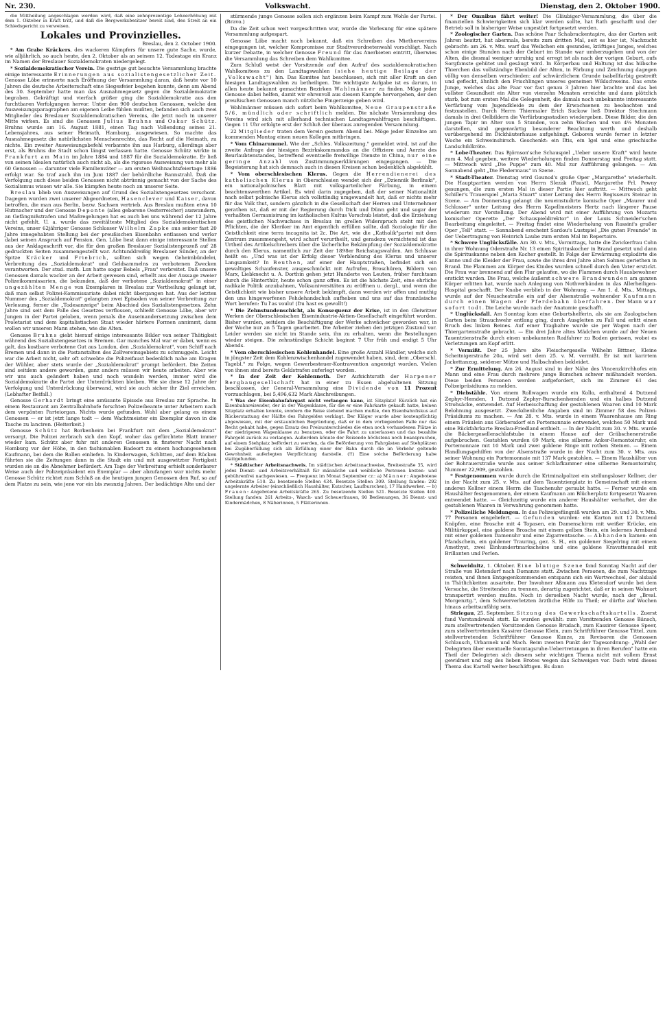Nr. 230. Volkswacht. Dienstag, den 2. Oktober 1900.
die Mittheilung angeschlagen werden wird, daß eine zehnprozentige Lohnerhöhung mit dem 1. Oktober in Kraft tritt, und daß die Bergwerksbesitzer bereit sind, den Streit an ein Schiedsgericht zu verweisen.
Lokales und Provinzielles.
Breslau, den 2. October 1900.
* Am Grabe Kräckers, des wackeren Kämpfers für unsere gute Sache, wurde, wie alljährlich, so auch heute, den 2. Oktober als an seinem 12. Todestage ein Kranz im Namen der Breslauer Sozialdemokraten niedergelegt.
* Sozialdemokratischer Verein. Die gestrige gut besuchte Versammlung brachte einige interessante Erinnerungen aus sozialistengesetzlicher Zeit. Genosse Löbe erinnerte nach Eröffnung der Versammlung daran, daß heute vor 10 Jahren die deutsche Arbeiterschaft eine Siegesfeier begehen konnte, denn am Abend des 30. September hatte man das Ausnahmegesetz gegen die Sozialdemokratie begraben. Gekräftigt und vierfach größer ging die Sozialdemokratie aus den furchtbaren Verfolgungen hervor. Unter den 900 deutschen Genossen, welche den Ausweisungsparagraphen am eigenen Leibe fühlen mußten, befanden sich auch zwei Mitglieder des Breslauer Sozialdemokratischen Vereins, die jetzt noch in unserer Mitte wirken. Es sind die Genossen Julius Bruhns und Oskar Schütz. Bruhns wurde am 16. August 1881, einen Tag nach Vollendung seines 21. Lebensjahres, aus seiner Heimath, Hamburg, ausgewiesen. So machte das Ausnahmegesetz die natürlichsten Menschenrechte, das Recht auf die Heimath, zu nichte. Ein zweiter Ausweisungsbefehl verbannte ihn aus Harburg, allerdings aber erst, als Bruhns die Stadt schon längst verlassen hatte. Genosse Schütz wirkte in Frankfurt am Main im Jahre 1884 und 1887 für die Sozialdemokratie. Er ließ von seinen Idealen natürlich auch nicht ab, als die rigorose Ausweisung von mehr als 60 Genossen — darunter viele Familienväter — am ersten Weihnachtsfeiertage 1886 erfolgt war. So traf auch ihn im Juni 1887 der behördliche Bannstrahl. Daß die Verfolgung auch diese beiden Genossen nicht abtrünnig gemacht von der Sache des Sozialismus wissen wir alle. Sie kämpfen heute noch an unserer Seite.
Breslau blieb von Ausweisungen auf Grund des Sozialistengesetzes verschont. Dagegen wurden zwei unserer Abgeordneten, Hasenclever und Kaiser, davon betroffen, die man aus Berlin, bezw. Sachsen vertrieb. Aus Breslau mußten etwa 10 Hutmacher und der Genosse Deponte (alles geborene Oesterreicher) auswandern, an Gefängnißstrafen und Maßregelungen hat es auch bei uns während der 12 Jahre nicht gefehlt. U. a. wurde das zweitälteste Mitglied des Sozialdemokratischen Vereins, unser 62jähriger Genosse Schlosser Wilhelm Zapke aus seiner fast 20 Jahre innegehabten Stellung bei der preußischen Eisenbahn entlassen und verlor dabei seinen Anspruch auf Pension. Gen. Löbe liest dann einige interessante Stellen aus der Anklageschrift vor, die für den großen Breslauer Sozialistenprozeß auf 28 gedruckten Seiten zusammengestellt war. Achtunddreißig Breslauer Sünder, an der Spitze Kräcker und Friebrich, sollten sich wegen Geheimbündelei, Verbreitung des „Sozialdemokrat" und Geldsammelns zu verbotenen Zwecken verantworten. Der stud. math. Lux hatte sogar Bebels „Frau" verbreitet. Daß unsere Genossen damals wacker an der Arbeit gewesen sind, erhellt aus der Aussage zweier Polizeikommissarien, die bekunden, daß der verbotene „Sozialdemokrat" in einer ungezählten Menge von Exemplaren in Breslau zur Vertheilung gelangt ist, daß man selbst Polizei-Kommissariate dabei nicht übergangen hat. Aus der letzten Nummer des „Sozialdemokrat" gelangten zwei Episoden von seiner Verbreitung zur Verlesung, ferner die „Todesanzeige" beim Abschied des Sozialistengesetzes. Zehn Jahre sind seit dem Falle des Gesetzes verflossen, schließt Genosse Löbe, aber wir Jungen in der Partei geloben, wenn jemals die Auseinandersetzung zwischen dem Proletariat und dem kapitalistischen Staat wieder härtere Formen annimmt, dann wollen wir unseren Mann stehen, wie die Alten.
Genosse Bruhns giebt hierauf einige interessante Bilder von seiner Thätigkeit während des Sozialistengesetzes in Bremen. Gar manches Mal war er dabei, wenn es galt, das kostbare verbotene Gut aus London, den „Sozialdemokrat", vom Schiff nach Bremen und dann in die Postanstalten des Zollvereinsgebiets zu schmuggeln. Leicht war die Arbeit nicht, sehr oft schwebte die Polizeifaust bedenklich nahe am Kragen der Wühler, aber stets wurde der „Sozialdemokrat" prompt befördert. Die Zeiten sind seitdem andere geworden, ganz anders müssen wir heute arbeiten. Aber wie wir uns auch geändert haben und noch wandeln werden, immer wird die Sozialdemokratie die Partei der Unterdrückten bleiben. Wie sie diese 12 Jahre der Verfolgung und Unterdrückung überwand, wird sie auch sicher ihr Ziel erreichen. (Lebhafter Beifall.)
Genosse Gerhardt bringt eine amüsante Episode aus Breslau zur Sprache. In einem Restaurant am Zentralbahnhofe forschten Polizeibeamte unter Arbeitern nach dem verpönten Parteiorgan. Nichts wurde gefunden. Wohl aber gelang es einem Genossen — er ist jetzt lange todt — dem Wachtmeister ein Exemplar davon in die Tasche zu lanciren. (Heiterkeit.)
Genosse Schütz hat Borkenheim bei Frankfurt mit dem „Sozialdemokrat" versorgt. Die Polizei zerbrach sich den Kopf, woher das gefürchtete Blatt immer wieder kam. Schütz aber fuhr mit anderen Genossen in finsterer Nacht nach Homburg vor der Höhe, in den fashionablen Badeort zu einem hochangesehenen Kaufmann, bei dem die Ballen einliefen. In Kinderwagen, Schlitten, auf dem Rücken führten sie die Zeitungen dann in die Stadt ein und mit ausgewitzter Fertigkeit wurden sie an die Abnehmer befördert. Am Tage der Verbreitung erhielt sonderbarer Weise auch der Polizeipräsident ein Exemplar — aber abzufangen war nichts mehr. Genosse Schütz richtet zum Schluß an die heutigen jungen Genossen den Ruf, so auf dem Platze zu sein, wie jene vor ein bis zwanzig Jahren. Der bedächtige Alte und der
stürmende junge Genosse sollen sich ergänzen beim Kampf zum Wohle der Partei. (Bravo.)
Da die Zeit schon weit vorgeschritten war, wurde die Vorlesung für eine spätere Versammlung aufgespart.
Genosse Löbe macht noch bekannt, daß ein Schreiben des Miethervereins eingegangen ist, welcher Kompromisse zur Stadtverordnetenwahl vorschlägt. Nach kurzer Debatte, in welcher Genosse Freund für das Anerbieten eintritt, überwies die Versammlung das Schreiben dem Wahlkomitee.
Zum Schluß weist der Vorsitzende auf den Aufruf des sozialdemokratischen Wahlkomitees zu den Landtagswahlen (siehe heutige Beilage der „Volkswacht") hin. Das Komitee hat beschlossen, sich mit aller Kraft an den hiesigen Landtagswahlen zu betheiligen. Die wichtigste Aufgabe ist es darum, in allen heute bekannt gemachten Bezirken Wahlmänner zu finden. Möge jeder Genosse dabei helfen, damit wir ehrenvoll aus diesem Kampfe hervorgehen, der den preußischen Genossen manch nützliche Fingerzeige geben wird.
Wahlmänner müssen sich sofort beim Wahlkomitee, Neue Graupenstraße 5/6, mündlich oder schriftlich melden. Die nächste Versammlung des Vereins wird sich mit allerhand technischen Landtagswahlfragen beschäftigen. Gegen 11 Uhr erfolgte erst der Schluß der überaus anregenden Versammlung.
22 Mitglieder traten dem Verein gestern Abend bei. Möge jeder Einzelne am kommenden Montag einen neuen Kollegen mitbringen.
* Vom Chinarummel. Wie der „Schles. Volkszeitung." gemeldet wird, ist auf die zweite Anfrage der hiesigen Bezirkskommandos an die Offiziere und Aerzte des Beurlaubtenstandes, betreffend eventuelle freiwillige Dienste in China, nur eine geringe Anzahl von Zustimmungserklärungen eingegangen. — Die Begeisterung hat sich demnach auch in diesen Kreisen schon bedenklich abgekühlt.
* Vom oberschlesischen Klerus. Gegen die Herrendienerei des katholischen Klerus in Oberschlesien wendet sich der „Dziennik Berlinski", ein nationalpolnisches Blatt mit volksparteilicher Färbung, in einem beachtenswerthen Artikel. Es wird darin zugegeben, daß der seiner Nationalität nach selbst polnische Klerus sich vollständig umgewandelt hat, daß er nichts mehr für das Volk thut, sondern gänzlich in die Gesellschaft der Herren und Unternehmer gerathen ist, daß er mit der Regierung durch Dick und Dünn geht und sogar der verhaßten Germanisirung im katholischen Kultus Vorschub leistet, daß die Erziehung des geistlichen Nachwuchses in Breslau im grellen Widerspruch steht mit den Pflichten, die der Kleriker im Amt eigentlich erfüllen sollte, daß Soziologie für die Geistlichkeit eine terra incognita ist 2c. Die Art, wie die „Katholik"partei mit dem Zentrum zusammengeht, wird scharf verurtheilt, und geradezu vernichtend ist das Urtheil des Artikelschreibers über die lächerliche Bekämpfung der Sozialdemokratie durch den Klerus, namentlich zur Zeit der 1898er Reichstagswahlen. Am Schlusse heißt es: „Und was ist der Erfolg dieser Verblendung des Klerus und unserer Langsamkeit? In Beuthen, auf einer der Hauptstraßen, befindet sich ein gewaltiges Schaufenster, ausgeschmückt mit Aufrufen, Broschüren, Bildern von Marx, Liebknecht u. A. Dorthin gehen jetzt Hunderte von Leuten, früher furchtsam durch die Hinterthür, heute schon ganz offen. Es ist die höchste Zeit, eine ehrliche radikale Politik anzubahnen, Volksuniversitäten zu eröffnen u. dergl., und wenn die Geistlichkeit wie bisher unsere Arbeit bekämpft, dann werden wir offen und muthig den uns hingeworfenen Fehdehandschuh aufheben und uns auf das französische Wort berufen: Tu l'as voulu! (Du hast es gewollt!)
* Die Zehnstundenschicht, als Konsequenz der Krise, ist in den Gleiwitzer Werken der Oberschlesischen Eisenindustrie-Aktien-Gesellschaft eingeführt worden. Bisher wurden, seitdem die Beschäftigung der Werke schwächer geworden war, in der Woche nur an 5 Tagen gearbeitet. Die Arbeiter ziehen den jetzigen Zustand vor. Leider werden sie nicht im Stande sein, ihn zu erhalten, wenn die Bestellungen wieder steigen. Die zehnstündige Schicht beginnt 7 Uhr früh und endigt 5 Uhr Abends.
* Vom oberschlesischen Kohlenhandel. Eine große Anzahl Händler, welche sich in jüngster Zeit dem Kohlenzwischenhandel zugewendet haben, sind, dem „Oberschl. Tagebl." zu Folge, wegen Gewerbesteuer-Kontravention angezeigt worden. Vielen von ihnen sind bereits Geldstrafen auferlegt worden.
* In der Zeit der Kohlennoth. Der Aufsichtsrath der Harpener Bergbaugesellschaft hat in einer zu Essen abgehaltenen Sitzung beschlossen, der General-Versammlung eine Dividende von 11 Prozent vorzuschlagen, bei 5,496,632 Mark Abschreibungen.
* Was der Eisenbahnfahrgast nicht verlangen kann, ist Sitzplatz! Kürzlich hat ein Eisenbahnreisender, der in der Wagenklasse, für die er eine Fahrkarte gekauft hatte, keinen Sitzplatz erhalten konnte, sondern die Reise stehend machen mußte, den Eisenbahnfiskus auf Rückerstattung der Hälfte des Fahrgeldes verklagt. Der Kläger wurde aber kostenpflichtig abgewiesen, mit der erstaunlichen Begründung, daß er in dem vorliegenden Falle nur das Recht gehabt habe, gegen Ersatz des Preisunterschiedes die etwa noch vorhandenen Plätze in der niedrigeren Wagenklasse zu benutzen, oder die Fahrt zu unterlassen und das bezahlte Fahrgeld zurück zu verlangen. Außerdem könnte der Reisende höchstens noch beanspruchen, auf einem Stehplatz befördert zu werden, da die Beförderung von Fahrgästen auf Stehplätzen bei Zugüberfüllung sich als Erfüllung einer der Bahn durch die im Verkehr geltende Gewohnheit auferlegten Verpflichtung darstelle. (!!) Eine solche Beförderung habe stattgefunden.
* Städtischer Arbeitsnachweis. Im städtischen Arbeitsnachweise, Breitestraße 35, wird jedes Dienst- und Arbeitsverhältniß für männliche und weibliche Personen kosten- und gebührenfrei nachgewiesen. — Frequenz im Monat September cr.: a) Männer: Angebotene Arbeitskräfte 510. Zu besetzende Stellen 434. Besetzte Stellen 309. Stellung fanden: 292 ungelernte Arbeiter (einschließlich Haushälter, Kutscher, Laufburschen), 17 Handwerker. — b) Frauen: Angebotene Arbeitskräfte 265. Zu besetzende Stellen 521. Besetzte Stellen 400. Stellung fanden: 261 Arbeits-, Wasch- und Scheuerfrauen, 90 Bedienungen, 36 Dienst- und Kindermädchen, 8 Näherinnen, 5 Plätterinnen.
* Der Omnibus fährt weiter! Die Gläubiger-Versammlung, die über die finanziellen Schwierigkeiten sich klar werden sollte, hat Rath geschafft und der Betrieb soll in bisheriger Weise ungestört fortgesetzt werden.
* Zoologischer Garten. Das schöne Paar Schabrackentapire, das der Garten seit Jahren besitzt, hat abermals, bereits zum dritten Mal, seit es hier ist, Nachzucht gebracht: am 26. v. Mts. warf das Weibchen ein gesundes, kräftiges Junges, welches schon einige Stunden nach der Geburt im Stande war umherzugehen und von der Alten, die diesmal weniger unruhig und erregt ist als nach der vorigen Geburt, aufs Sorgfamste gehütet und gesäugt wird. In Körperbau und Haltung ist das hübsche Thierchen das vollständige Ebenbild der Alten, in Färbung und Zeichnung dagegen völlig von denselben verschieden: auf schwärzlichem Grunde isabellfarbig gestreift und gefleckt, ähnlich den Frischlingen unseres gemeinen Wildschweins. Das erste Junge, welches das alte Paar vor fast genau 3 Jahren hier brachte und das bei vollster Gesundheit ein Alter von vierzehn Monaten erreichte und dann plötzlich starb, bot zum ersten Mal die Gelegenheit, die damals noch unbekannte interessante Verfärbung vom Jugendkleide zu dem der Erwachsenen zu beobachten und festzustellen. Durch Herrn Thiermaler Erich Suckow ließ Direktor Stechmann damals in drei Oelbildern die Verfärbungsstadien wiedergeben. Diese Bilder, die den jungen Tapir im Alter von 5 Stunden, von zehn Wochen und von 4½ Monaten darstellen, sind gegenwärtig besonderer Beachtung werth und deshalb vorübergehend im Dickhäuterhause aufgehängt. Geboren wurde ferner in letzter Woche ein Schweinshirsch. Geschenkt: ein Iltis, ein Igel und eine griechische Landschildkröte.
* Lobe-Theater. Das Björnson'sche Schauspiel „Ueber unsere Kraft" wird heute zum 4. Mal gegeben, weitere Wiederholungen finden Donnerstag und Freitag statt. — Mittwoch wird „Die Puppe" zum 40. Mal zur Aufführung gelangen. — Am Sonnabend geht „Die Fledermaus" in Szene.
* Stadt-Theater. Dienstag wird Gounod's große Oper „Margarethe" wiederholt. Die Hauptpartien werden von Herrn Slezak (Faust), Margarethe Frl. Pewny gesungen, die zum ersten Mal in dieser Partie hier auftritt. — Mittwoch geht Schiller's Trauerspiel „Maria Stuart" unter Leitung des Herrn Regisseurs Steinar in Szene. — Am Donnerstag gelangt die neueinstudirte komische Oper „Maurer und Schlosser" unter Leitung des Herrn Kapellmeisters Hertz nach längerer Pause wiederum zur Vorstellung. Der Abend wird mit einer Aufführung von Mozarts komischer Operette „Der Schauspieldirektor" in der Louis Schneider'schen Bearbeitung eingeleitet. — Freitag findet eine Wiederholung von Rossini's großer Oper „Tell" statt. — Sonnabend erscheint Sardou's Lustspiel „Die guten Freunde" in der Uebertragung von Heinrich Laube zum ersten Mal im Repertoire.
* Schwere Unglücksfälle. Am 30. v. Mts., Vormittags, hatte die Zwickerfrau Cohn in ihrer Wohnung Oderstraße Nr. 13 einen Spirituskocher in Brand gesetzt und dann die Spirituskanne neben den Kocher gestellt. In Folge der Erwärmung explodirte die Kanne und die Kleider der Frau, sowie die ihres drei Jahre alten Sohnes geriethen in Brand. Die Flammen am Körper des Kindes wurden schnell durch den Vater erstickt. Die Frau war brennend auf den Flur gelaufen, wo die Flammen durch Hausbewohner erstickt wurden. Die Frau, welche äußerst schwere Brandwunden am ganzen Körper erlitten hat, wurde nach Anlegung von Nothverbänden in das Allerheiligen-Hospital geschafft. Der Knabe verblieb in der Wohnung. — Am 1. d. Mts., Mittags, wurde auf der Neuschestraße ein auf der Alsenstraße wohnender Kaufmann durch einen Wagen der Pferdebahn überfahren. Der Mann war sofort todt. Die Leiche wurde nach der Anatomie geschafft.
* Unglücksfall. Am Sonntag kam eine Geburtshelferin, als sie am Zoologischen Garten beim Strauchwehr entlang ging, durch Ausgleiten zu Fall und erlitt einen Bruch des linken Beines. Auf einer Tragbahre wurde sie per Wagen nach der Thiergartenstraße gebracht. — Ein drei Jahre altes Mädchen wurde auf der Neuen Tauentzienstraße durch einen unbekannten Radfahrer zu Boden gerissen, wobei es Verletzungen am Kopf erlitt.
* Vermißt. Der 25 Jahre alte Fleischergeselle Wilhelm Bittner, Kleine Scheitnigerstraße 20a, wird seit dem 25. v. M. vermißt. Er ist mit karirtem Jackettanzug, seidener Mütze und Halbschuhen bekleidet.
* Zur Ermittelung. Am 26. August sind in der Nähe des Vincenzkirchhofes ein Mann und eine Frau durch mehrere junge Burschen schwer mißhandelt worden. Diese beiden Personen werden aufgefordert, sich im Zimmer 61 des Polizeipräsidiums zu melden.
* Diebstähle. Von einem Rollwagen wurde ein Kollo, enthaltend 4 Dutzend Zephyr-Hemden, 1 Dutzend Zephyr-Burschenhemden und ein halbes Dutzend Strohsäcke, entwendet. Auf Herbeischaffung der gestohlenen Waaren sind 10 Mark Belohnung ausgesetzt. Zweckdienliche Angaben sind im Zimmer 58 des Polizei-Präsidiums zu machen. — Am 28. v. Mts. wurde in einem Waarenhause am Ring einem Fräulein aus Görbersdorf ein Portemonnaie entwendet, welches 50 Mark und eine Rückfahrkarte Breslau-Friedland enthielt. — In der Nacht zum 30. v. Mts. wurde die Bäckergesellenschlafstube in einem Hause auf der Gräbschenerstraße aufgebrochen. Gestohlen wurden 69 Mark, eine silberne Anker-Remontoiruhr, ein Portemonnaie mit 10 Mark und zwei goldene Ringe mit rothen Steinen. — Einem Handlungsgehilfen von der Alsenstraße wurde in der Nacht zum 30. v. Mts. aus seiner Wohnung ein Portemonnaie mit 137 Mark gestohlen. — Einem Haushälter von der Bohrauerstraße wurde aus seiner Schlafkammer eine silberne Remontoiruhr, Nummer 22,909, gestohlen.
* Festgenommen wurde durch die Kriminalpolizei ein stellungsloser Kellner, der in der Nacht zum 25. v. Mts. auf dem Tauentzienplatz in Gemeinschaft mit einem anderen Kellner einem Herrn die Taschenuhr geraubt hatte. — Ferner wurde ein Haushälter festgenommen, der einem Kaufmann am Blücherplatz fortgesetzt Waaren entwendet hatte. — Gleichzeitig wurde ein anderer Haushälter verhaftet, der die gestohlenen Waaren in Verwahrung genommen hatte.
* Polizeiliche Meldungen. In das Polizeigefängniß wurden am 29. und 30. v. Mts. 77 Personen eingeliefert. — Gefunden wurden: ein Karton mit 12 Dutzend Knöpfen, eine Brosche mit 4 Topasen, ein Damenschirm mit weißer Krücke, ein Militärkoppel, eine goldene Brosche mit einem gelben Stein, ein ledernes Armband mit einer goldenen Damenuhr und eine Zigarrentasche. — Abhanden kamen: ein Pfandschein, ein goldener Trauring, gez. S. H., ein goldener Siegelring mit einem Amethyst, zwei Einhundertmarkscheine und eine goldene Kravattennadel mit Brillanten und Perlen.
Schweidnitz, 1. Oktober. Eine blutige Szene fand Sonntag Nacht auf der Straße von Kletendorf nach Domanze statt. Zwischen Personen, die zum Nachtzuge reisten, und ihnen Entgegenkommenden entspann sich ein Wortwechsel, der alsbald in Thätlichkeiten ausartete. Der Inwohner Aßmann aus Kletendorf wurde bei dem Versuche, die Streitenden zu trennen, derartig zugerichtet, daß er in seinen Wohnort transportirt werden mußte. Noch in derselben Nacht wurde, nach der „Bresl. Morgenztg.", dem Schwerverletzten ärztliche Hilfe zu Theil; er dürfte auf Wochen hinaus arbeitsunfähig sein.
Striegau, 25. September. Sitzung des Gewerkschaftskartells. Zuerst fand Vorstandswahl statt. Es wurden gewählt: zum Vorsitzenden Genosse Bänsch, zum stellvertretenden Vorsitzenden Genosse Brudach, zum Kassirer Genosse Speer, zum stellvertretenden Kassirer Genosse Klein, zum Schriftführer Genosse Tittel, zum stellvertretenden Schriftführer Genosse Kunze, zu Revisoren die Genossen Schlausch, Urbannek und Mach. Beim zweiten Punkt der Tagesordnung: „Wahl der Delegirten über eventuelle Sonntagsruhe-Uebertretungen in ihren Berufen" hatte ein Theil der Delegirten sich diesem sehr wichtigen Thema nicht mit vollem Ernst gewidmet und zog des lieben Brotes wegen das Schweigen vor. Doch wird dieses Thema das Kartell weiter beschäftigen. Es dann